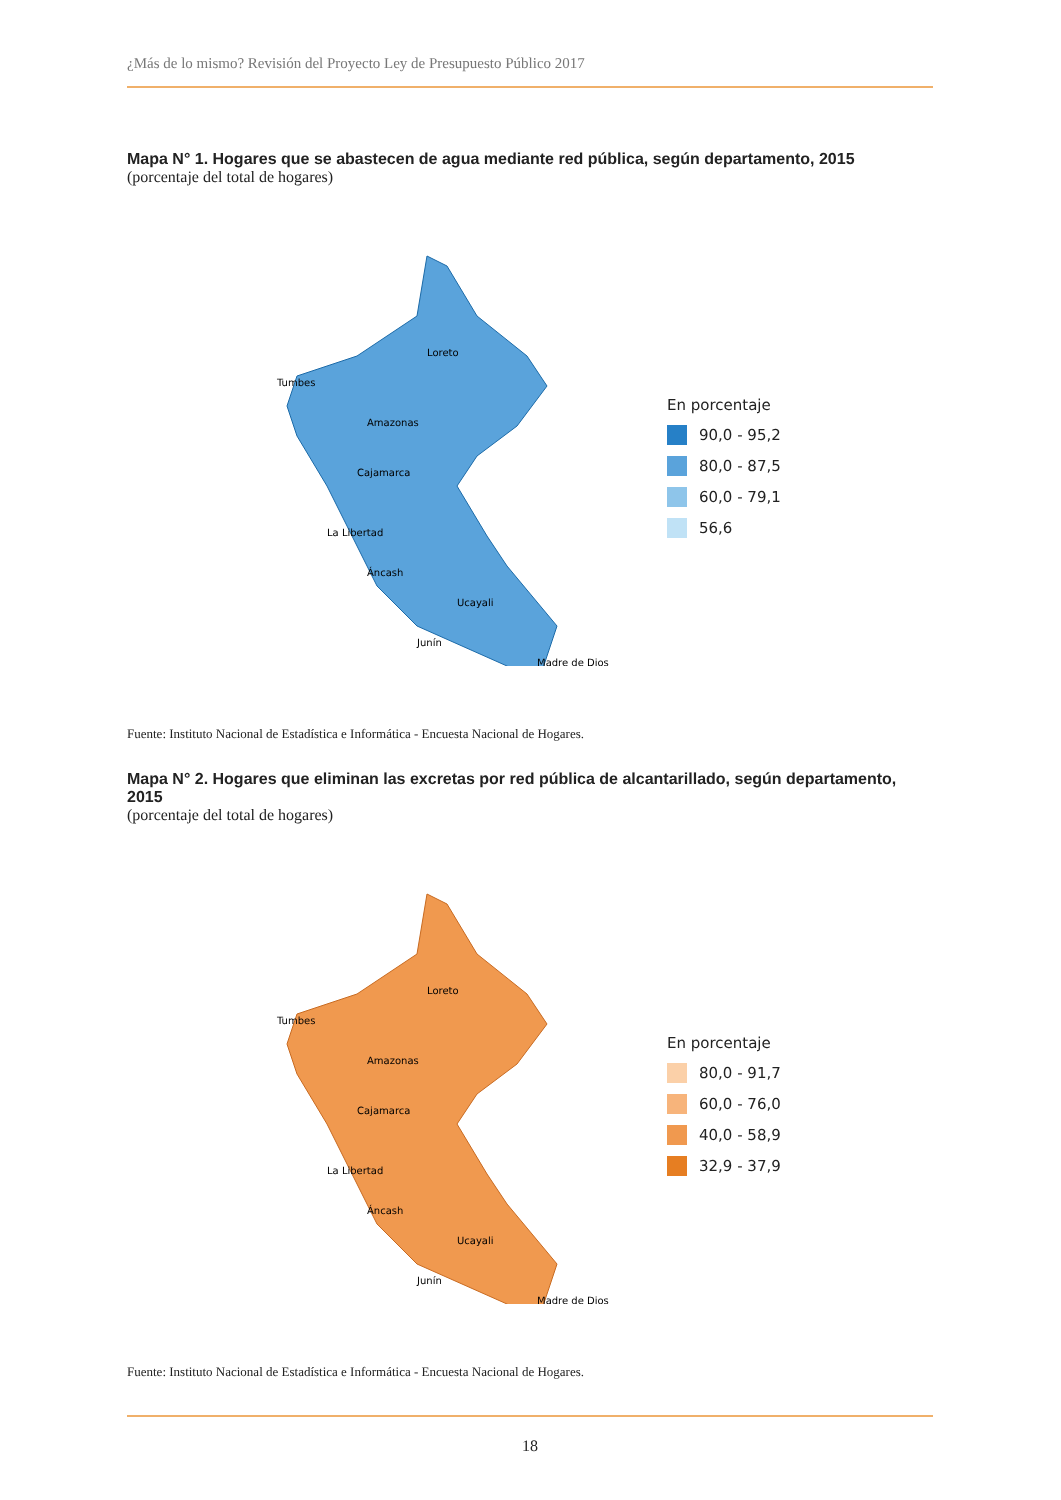¿Más de lo mismo? Revisión del Proyecto Ley de Presupuesto Público 2017
Mapa N° 1. Hogares que se abastecen de agua mediante red pública, según departamento, 2015
(porcentaje del total de hogares)
Loreto
Tumbes
Amazonas
Cajamarca
La Libertad
Áncash
Ucayali
Junín
Madre de Dios
En porcentaje
90,0 - 95,2
80,0 - 87,5
60,0 - 79,1
56,6
Fuente: Instituto Nacional de Estadística e Informática - Encuesta Nacional de Hogares.
Mapa N° 2. Hogares que eliminan las excretas por red pública de alcantarillado, según departamento, 2015
(porcentaje del total de hogares)
Loreto
Tumbes
Amazonas
Cajamarca
La Libertad
Áncash
Ucayali
Junín
Madre de Dios
En porcentaje
80,0 - 91,7
60,0 - 76,0
40,0 - 58,9
32,9 - 37,9
Fuente: Instituto Nacional de Estadística e Informática - Encuesta Nacional de Hogares.
18